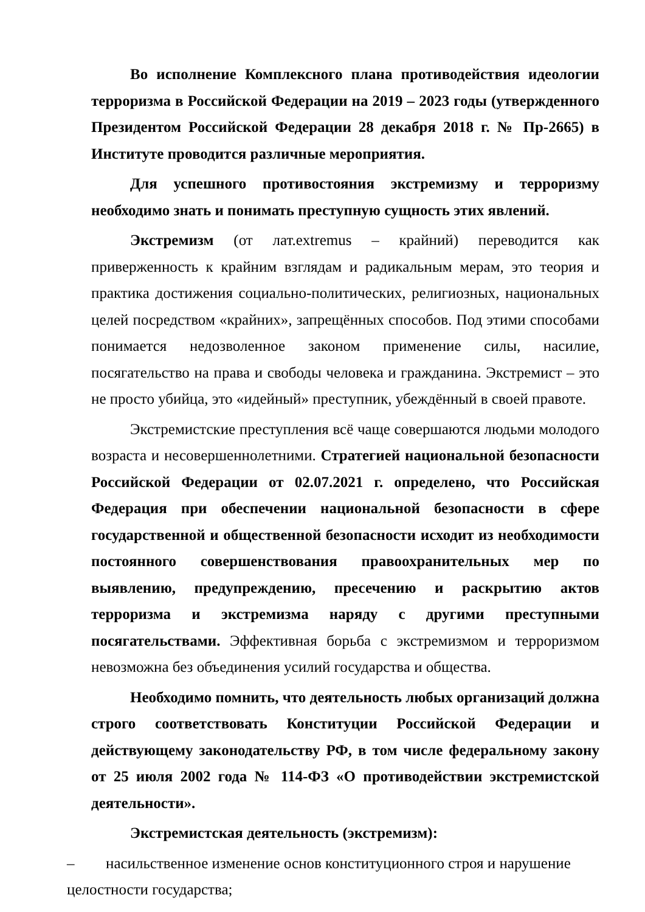Во исполнение Комплексного плана противодействия идеологии терроризма в Российской Федерации на 2019 – 2023 годы (утвержденного Президентом Российской Федерации 28 декабря 2018 г. № Пр-2665) в Институте проводится различные мероприятия.
Для успешного противостояния экстремизму и терроризму необходимо знать и понимать преступную сущность этих явлений.
Экстремизм (от лат.extremus – крайний) переводится как приверженность к крайним взглядам и радикальным мерам, это теория и практика достижения социально-политических, религиозных, национальных целей посредством «крайних», запрещённых способов. Под этими способами понимается недозволенное законом применение силы, насилие, посягательство на права и свободы человека и гражданина. Экстремист – это не просто убийца, это «идейный» преступник, убеждённый в своей правоте.
Экстремистские преступления всё чаще совершаются людьми молодого возраста и несовершеннолетними. Стратегией национальной безопасности Российской Федерации от 02.07.2021 г. определено, что Российская Федерация при обеспечении национальной безопасности в сфере государственной и общественной безопасности исходит из необходимости постоянного совершенствования правоохранительных мер по выявлению, предупреждению, пресечению и раскрытию актов терроризма и экстремизма наряду с другими преступными посягательствами. Эффективная борьба с экстремизмом и терроризмом невозможна без объединения усилий государства и общества.
Необходимо помнить, что деятельность любых организаций должна строго соответствовать Конституции Российской Федерации и действующему законодательству РФ, в том числе федеральному закону от 25 июля 2002 года № 114-ФЗ «О противодействии экстремистской деятельности».
Экстремистская деятельность (экстремизм):
– насильственное изменение основ конституционного строя и нарушение
целостности государства;